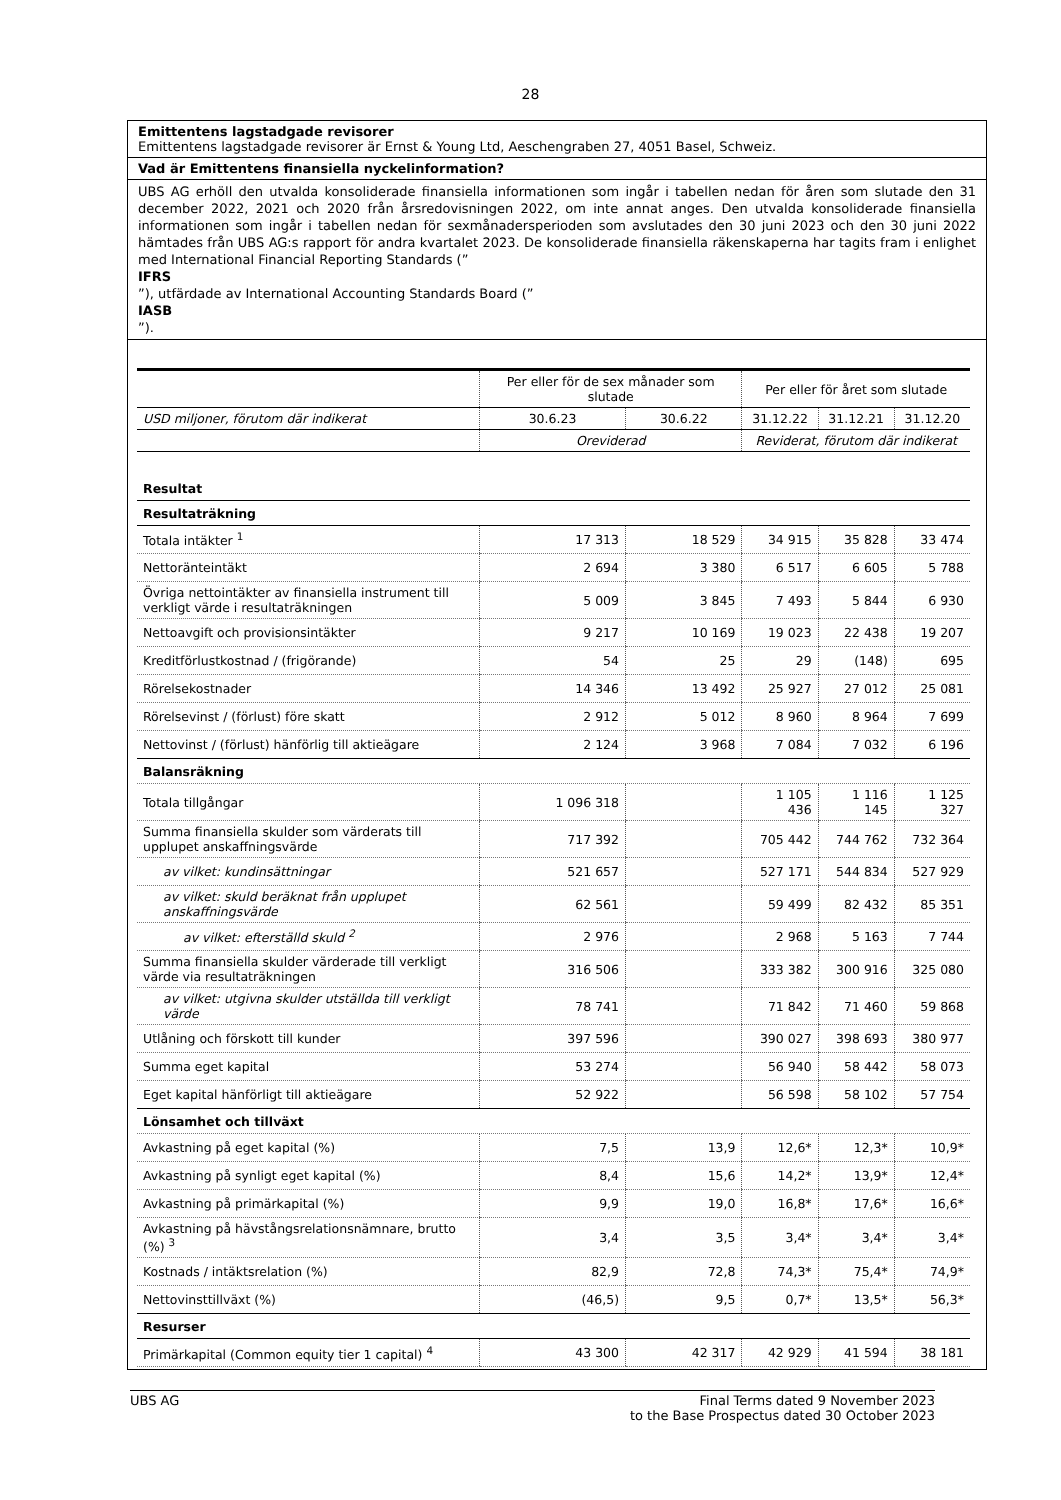28
Emittentens lagstadgade revisorer
Emittentens lagstadgade revisorer är Ernst & Young Ltd, Aeschengraben 27, 4051 Basel, Schweiz.
Vad är Emittentens finansiella nyckelinformation?
UBS AG erhöll den utvalda konsoliderade finansiella informationen som ingår i tabellen nedan för åren som slutade den 31 december 2022, 2021 och 2020 från årsredovisningen 2022, om inte annat anges. Den utvalda konsoliderade finansiella informationen som ingår i tabellen nedan för sexmånadersperioden som avslutades den 30 juni 2023 och den 30 juni 2022 hämtades från UBS AG:s rapport för andra kvartalet 2023. De konsoliderade finansiella räkenskaperna har tagits fram i enlighet med International Financial Reporting Standards (”
IFRS”), utfärdade av International Accounting Standards Board (”
IASB”).
| | Per eller för de sex månader som slutade | | Per eller för året som slutade | | |
| --- | --- | --- | --- | --- | --- |
| USD miljoner, förutom där indikerat | 30.6.23 | 30.6.22 | 31.12.22 | 31.12.21 | 31.12.20 |
| | Oreviderad | | Reviderat, förutom där indikerat | | |
| Resultat | | | | | |
| Resultaträkning | | | | | |
| Totala intäkter <sup>1</sup> | 17 313 | 18 529 | 34 915 | 35 828 | 33 474 |
| Nettoränteintäkt | 2 694 | 3 380 | 6 517 | 6 605 | 5 788 |
| Övriga nettointäkter av finansiella instrument till verkligt värde i resultaträkningen | 5 009 | 3 845 | 7 493 | 5 844 | 6 930 |
| Nettoavgift och provisionsintäkter | 9 217 | 10 169 | 19 023 | 22 438 | 19 207 |
| Kreditförlustkostnad / (frigörande) | 54 | 25 | 29 | (148) | 695 |
| Rörelsekostnader | 14 346 | 13 492 | 25 927 | 27 012 | 25 081 |
| Rörelsevinst / (förlust) före skatt | 2 912 | 5 012 | 8 960 | 8 964 | 7 699 |
| Nettovinst / (förlust) hänförlig till aktieägare | 2 124 | 3 968 | 7 084 | 7 032 | 6 196 |
| Balansräkning | | | | | |
| Totala tillgångar | 1 096 318 | | 1 105 436 | 1 116 145 | 1 125 327 |
| Summa finansiella skulder som värderats till upplupet anskaffningsvärde | 717 392 | | 705 442 | 744 762 | 732 364 |
| av vilket: kundinsättningar | 521 657 | | 527 171 | 544 834 | 527 929 |
| av vilket: skuld beräknat från upplupet anskaffningsvärde | 62 561 | | 59 499 | 82 432 | 85 351 |
| av vilket: efterställd skuld <sup>2</sup> | 2 976 | | 2 968 | 5 163 | 7 744 |
| Summa finansiella skulder värderade till verkligt värde via resultaträkningen | 316 506 | | 333 382 | 300 916 | 325 080 |
| av vilket: utgivna skulder utställda till verkligt värde | 78 741 | | 71 842 | 71 460 | 59 868 |
| Utlåning och förskott till kunder | 397 596 | | 390 027 | 398 693 | 380 977 |
| Summa eget kapital | 53 274 | | 56 940 | 58 442 | 58 073 |
| Eget kapital hänförligt till aktieägare | 52 922 | | 56 598 | 58 102 | 57 754 |
| Lönsamhet och tillväxt | | | | | |
| Avkastning på eget kapital (%) | 7,5 | 13,9 | 12,6* | 12,3* | 10,9* |
| Avkastning på synligt eget kapital (%) | 8,4 | 15,6 | 14,2* | 13,9* | 12,4* |
| Avkastning på primärkapital (%) | 9,9 | 19,0 | 16,8* | 17,6* | 16,6* |
| Avkastning på hävstångsrelationsnämnare, brutto (%) <sup>3</sup> | 3,4 | 3,5 | 3,4* | 3,4* | 3,4* |
| Kostnads / intäktsrelation (%) | 82,9 | 72,8 | 74,3* | 75,4* | 74,9* |
| Nettovinsttillväxt (%) | (46,5) | 9,5 | 0,7* | 13,5* | 56,3* |
| Resurser | | | | | |
| Primärkapital (Common equity tier 1 capital) <sup>4</sup> | 43 300 | 42 317 | 42 929 | 41 594 | 38 181 |
UBS AG Final Terms dated 9 November 2023
to the Base Prospectus dated 30 October 2023